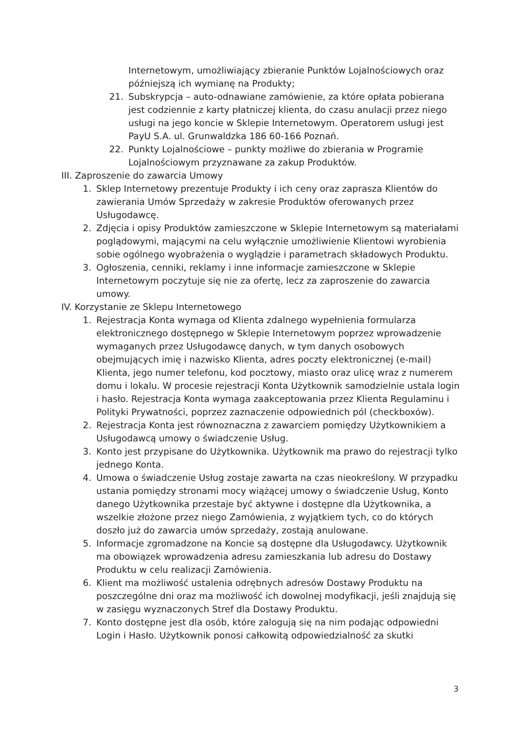Internetowym, umożliwiający zbieranie Punktów Lojalnościowych oraz późniejszą ich wymianę na Produkty;
21. Subskrypcja – auto-odnawiane zamówienie, za które opłata pobierana jest codziennie z karty płatniczej klienta, do czasu anulacji przez niego usługi na jego koncie w Sklepie Internetowym. Operatorem usługi jest PayU S.A. ul. Grunwaldzka 186 60-166 Poznań.
22. Punkty Lojalnościowe – punkty możliwe do zbierania w Programie Lojalnościowym przyznawane za zakup Produktów.
III. Zaproszenie do zawarcia Umowy
1. Sklep Internetowy prezentuje Produkty i ich ceny oraz zaprasza Klientów do zawierania Umów Sprzedaży w zakresie Produktów oferowanych przez Usługodawcę.
2. Zdjęcia i opisy Produktów zamieszczone w Sklepie Internetowym są materiałami poglądowymi, mającymi na celu wyłącznie umożliwienie Klientowi wyrobienia sobie ogólnego wyobrażenia o wyglądzie i parametrach składowych Produktu.
3. Ogłoszenia, cenniki, reklamy i inne informacje zamieszczone w Sklepie Internetowym poczytuje się nie za ofertę, lecz za zaproszenie do zawarcia umowy.
IV. Korzystanie ze Sklepu Internetowego
1. Rejestracja Konta wymaga od Klienta zdalnego wypełnienia formularza elektronicznego dostępnego w Sklepie Internetowym poprzez wprowadzenie wymaganych przez Usługodawcę danych, w tym danych osobowych obejmujących imię i nazwisko Klienta, adres poczty elektronicznej (e-mail) Klienta, jego numer telefonu, kod pocztowy, miasto oraz ulicę wraz z numerem domu i lokalu. W procesie rejestracji Konta Użytkownik samodzielnie ustala login i hasło. Rejestracja Konta wymaga zaakceptowania przez Klienta Regulaminu i Polityki Prywatności, poprzez zaznaczenie odpowiednich pól (checkboxów).
2. Rejestracja Konta jest równoznaczna z zawarciem pomiędzy Użytkownikiem a Usługodawcą umowy o świadczenie Usług.
3. Konto jest przypisane do Użytkownika. Użytkownik ma prawo do rejestracji tylko jednego Konta.
4. Umowa o świadczenie Usług zostaje zawarta na czas nieokreślony. W przypadku ustania pomiędzy stronami mocy wiążącej umowy o świadczenie Usług, Konto danego Użytkownika przestaje być aktywne i dostępne dla Użytkownika, a wszelkie złożone przez niego Zamówienia, z wyjątkiem tych, co do których doszło już do zawarcia umów sprzedaży, zostają anulowane.
5. Informacje zgromadzone na Koncie są dostępne dla Usługodawcy. Użytkownik ma obowiązek wprowadzenia adresu zamieszkania lub adresu do Dostawy Produktu w celu realizacji Zamówienia.
6. Klient ma możliwość ustalenia odrębnych adresów Dostawy Produktu na poszczególne dni oraz ma możliwość ich dowolnej modyfikacji, jeśli znajdują się w zasięgu wyznaczonych Stref dla Dostawy Produktu.
7. Konto dostępne jest dla osób, które zalogują się na nim podając odpowiedni Login i Hasło. Użytkownik ponosi całkowitą odpowiedzialność za skutki
3